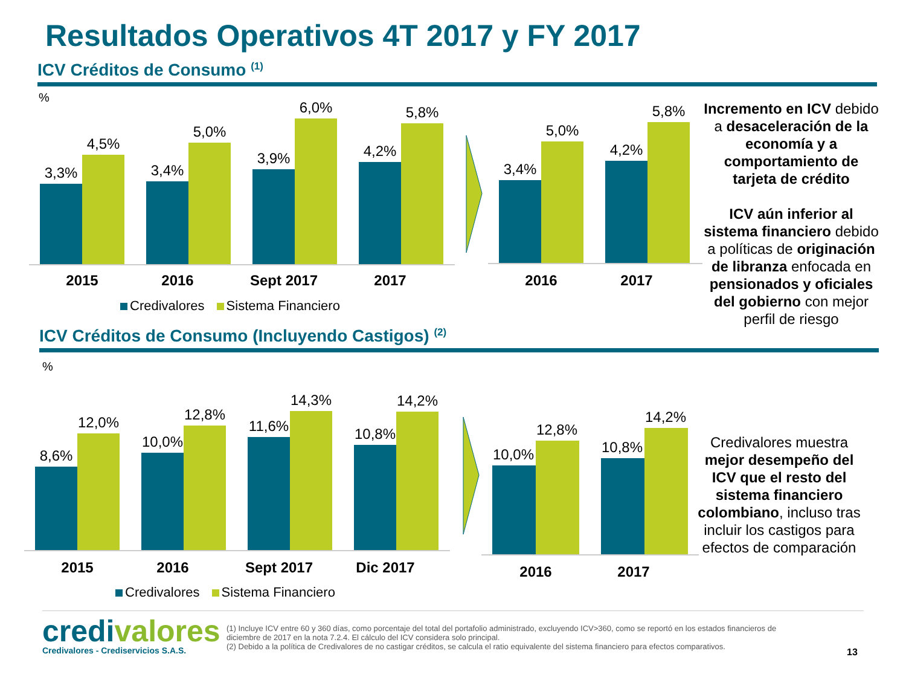Resultados Operativos 4T 2017 y FY 2017
ICV Créditos de Consumo <sup>(1)</sup>
%
3,3%
4,5%
3,4%
5,0%
3,9%
6,0%
4,2%
5,8%
2015 2016 Sept 2017 2017
Credivalores Sistema Financiero
3,4%
5,0%
4,2%
5,8%
2016 2017
Incremento en ICV debido a desaceleración de la economía y a comportamiento de tarjeta de crédito
ICV aún inferior al sistema financiero debido a políticas de originación de libranza enfocada en pensionados y oficiales del gobierno con mejor perfil de riesgo
ICV Créditos de Consumo (Incluyendo Castigos) <sup>(2)</sup>
%
8,6%
12,0%
10,0%
12,8%
11,6%
14,3%
10,8%
14,2%
2015 2016 Sept 2017 Dic 2017
Credivalores Sistema Financiero
10,0%
12,8%
10,8%
14,2%
2016 2017
Credivalores muestra mejor desempeño del ICV que el resto del sistema financiero colombiano, incluso tras incluir los castigos para efectos de comparación
credivalores
Credivalores - Crediservicios S.A.S.
(1) Incluye ICV entre 60 y 360 días, como porcentaje del total del portafolio administrado, excluyendo ICV>360, como se reportó en los estados financieros de diciembre de 2017 en la nota 7.2.4. El cálculo del ICV considera solo principal.
(2) Debido a la política de Credivalores de no castigar créditos, se calcula el ratio equivalente del sistema financiero para efectos comparativos.
13